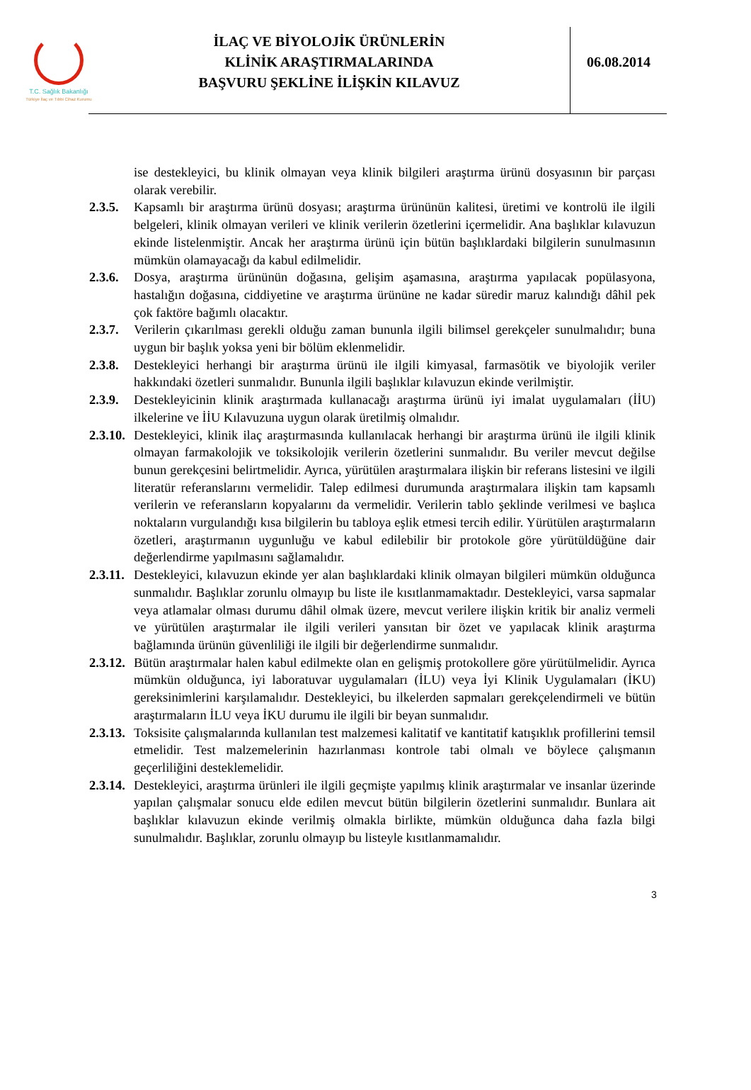T.C. Sağlık Bakanlığı
Türkiye İlaç ve Tıbbi Cihaz Kurumu
İLAÇ VE BİYOLOJİK ÜRÜNLERİN
KLİNİK ARAŞTIRMALARINDA
BAŞVURU ŞEKLİNE İLİŞKİN KILAVUZ
06.08.2014
ise destekleyici, bu klinik olmayan veya klinik bilgileri araştırma ürünü dosyasının bir parçası olarak verebilir.
2.3.5.
Kapsamlı bir araştırma ürünü dosyası; araştırma ürününün kalitesi, üretimi ve kontrolü ile ilgili belgeleri, klinik olmayan verileri ve klinik verilerin özetlerini içermelidir. Ana başlıklar kılavuzun ekinde listelenmiştir. Ancak her araştırma ürünü için bütün başlıklardaki bilgilerin sunulmasının mümkün olamayacağı da kabul edilmelidir.
2.3.6.
Dosya, araştırma ürününün doğasına, gelişim aşamasına, araştırma yapılacak popülasyona, hastalığın doğasına, ciddiyetine ve araştırma ürününe ne kadar süredir maruz kalındığı dâhil pek çok faktöre bağımlı olacaktır.
2.3.7.
Verilerin çıkarılması gerekli olduğu zaman bununla ilgili bilimsel gerekçeler sunulmalıdır; buna uygun bir başlık yoksa yeni bir bölüm eklenmelidir.
2.3.8.
Destekleyici herhangi bir araştırma ürünü ile ilgili kimyasal, farmasötik ve biyolojik veriler hakkındaki özetleri sunmalıdır. Bununla ilgili başlıklar kılavuzun ekinde verilmiştir.
2.3.9.
Destekleyicinin klinik araştırmada kullanacağı araştırma ürünü iyi imalat uygulamaları (İİU) ilkelerine ve İİU Kılavuzuna uygun olarak üretilmiş olmalıdır.
2.3.10.
Destekleyici, klinik ilaç araştırmasında kullanılacak herhangi bir araştırma ürünü ile ilgili klinik olmayan farmakolojik ve toksikolojik verilerin özetlerini sunmalıdır. Bu veriler mevcut değilse bunun gerekçesini belirtmelidir. Ayrıca, yürütülen araştırmalara ilişkin bir referans listesini ve ilgili literatür referanslarını vermelidir. Talep edilmesi durumunda araştırmalara ilişkin tam kapsamlı verilerin ve referansların kopyalarını da vermelidir. Verilerin tablo şeklinde verilmesi ve başlıca noktaların vurgulandığı kısa bilgilerin bu tabloya eşlik etmesi tercih edilir. Yürütülen araştırmaların özetleri, araştırmanın uygunluğu ve kabul edilebilir bir protokole göre yürütüldüğüne dair değerlendirme yapılmasını sağlamalıdır.
2.3.11.
Destekleyici, kılavuzun ekinde yer alan başlıklardaki klinik olmayan bilgileri mümkün olduğunca sunmalıdır. Başlıklar zorunlu olmayıp bu liste ile kısıtlanmamaktadır. Destekleyici, varsa sapmalar veya atlamalar olması durumu dâhil olmak üzere, mevcut verilere ilişkin kritik bir analiz vermeli ve yürütülen araştırmalar ile ilgili verileri yansıtan bir özet ve yapılacak klinik araştırma bağlamında ürünün güvenliliği ile ilgili bir değerlendirme sunmalıdır.
2.3.12.
Bütün araştırmalar halen kabul edilmekte olan en gelişmiş protokollere göre yürütülmelidir. Ayrıca mümkün olduğunca, iyi laboratuvar uygulamaları (İLU) veya İyi Klinik Uygulamaları (İKU) gereksinimlerini karşılamalıdır. Destekleyici, bu ilkelerden sapmaları gerekçelendirmeli ve bütün araştırmaların İLU veya İKU durumu ile ilgili bir beyan sunmalıdır.
2.3.13.
Toksisite çalışmalarında kullanılan test malzemesi kalitatif ve kantitatif katışıklık profillerini temsil etmelidir. Test malzemelerinin hazırlanması kontrole tabi olmalı ve böylece çalışmanın geçerliliğini desteklemelidir.
2.3.14.
Destekleyici, araştırma ürünleri ile ilgili geçmişte yapılmış klinik araştırmalar ve insanlar üzerinde yapılan çalışmalar sonucu elde edilen mevcut bütün bilgilerin özetlerini sunmalıdır. Bunlara ait başlıklar kılavuzun ekinde verilmiş olmakla birlikte, mümkün olduğunca daha fazla bilgi sunulmalıdır. Başlıklar, zorunlu olmayıp bu listeyle kısıtlanmamalıdır.
3